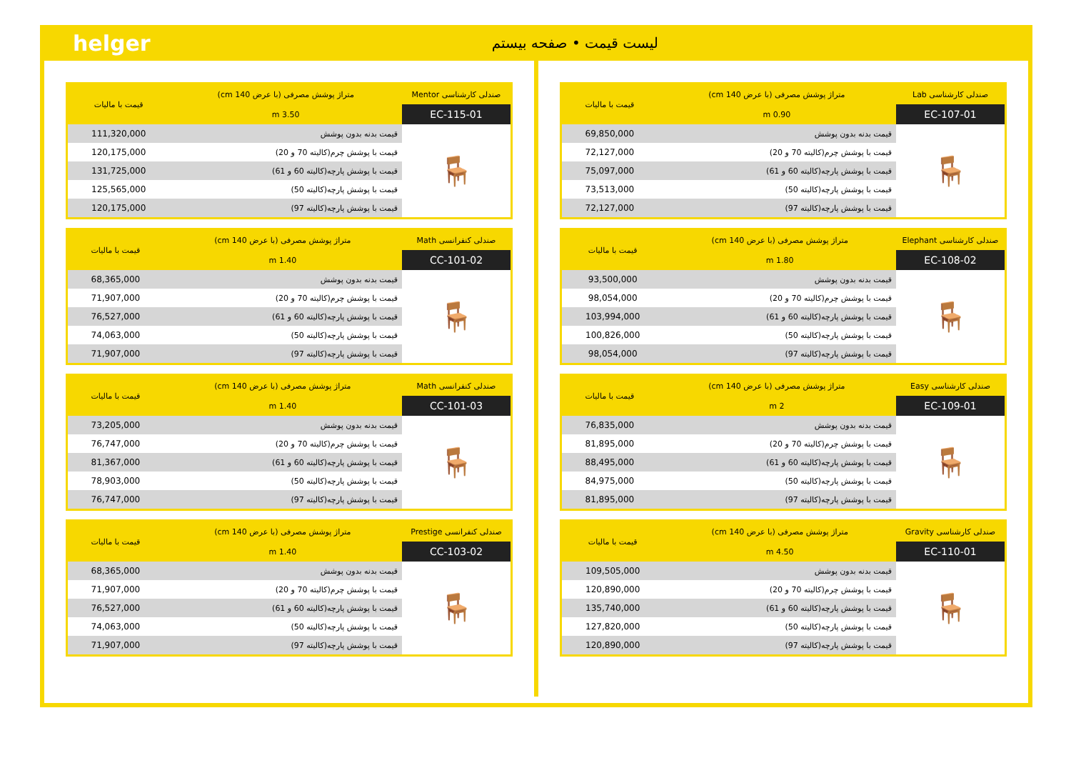helger لیست قیمت • صفحه بیستم
| صندلی کارشناسی Lab | متراژ پوشش مصرفی (با عرض 140 cm) | قیمت با مالیات |
| --- | --- | --- |
| EC-107-01 | 0.90 m | |
| 🪑 | قیمت بدنه بدون پوشش | 69,850,000 |
| | قیمت با پوشش چرم(کالیته 70 و 20) | 72,127,000 |
| | قیمت با پوشش پارچه(کالیته 60 و 61) | 75,097,000 |
| | قیمت با پوشش پارچه(کالیته 50) | 73,513,000 |
| | قیمت با پوشش پارچه(کالیته 97) | 72,127,000 |
| صندلی کارشناسی Elephant | متراژ پوشش مصرفی (با عرض 140 cm) | قیمت با مالیات |
| --- | --- | --- |
| EC-108-02 | 1.80 m | |
| 🪑 | قیمت بدنه بدون پوشش | 93,500,000 |
| | قیمت با پوشش چرم(کالیته 70 و 20) | 98,054,000 |
| | قیمت با پوشش پارچه(کالیته 60 و 61) | 103,994,000 |
| | قیمت با پوشش پارچه(کالیته 50) | 100,826,000 |
| | قیمت با پوشش پارچه(کالیته 97) | 98,054,000 |
| صندلی کارشناسی Easy | متراژ پوشش مصرفی (با عرض 140 cm) | قیمت با مالیات |
| --- | --- | --- |
| EC-109-01 | 2 m | |
| 🪑 | قیمت بدنه بدون پوشش | 76,835,000 |
| | قیمت با پوشش چرم(کالیته 70 و 20) | 81,895,000 |
| | قیمت با پوشش پارچه(کالیته 60 و 61) | 88,495,000 |
| | قیمت با پوشش پارچه(کالیته 50) | 84,975,000 |
| | قیمت با پوشش پارچه(کالیته 97) | 81,895,000 |
| صندلی کارشناسی Gravity | متراژ پوشش مصرفی (با عرض 140 cm) | قیمت با مالیات |
| --- | --- | --- |
| EC-110-01 | 4.50 m | |
| 🪑 | قیمت بدنه بدون پوشش | 109,505,000 |
| | قیمت با پوشش چرم(کالیته 70 و 20) | 120,890,000 |
| | قیمت با پوشش پارچه(کالیته 60 و 61) | 135,740,000 |
| | قیمت با پوشش پارچه(کالیته 50) | 127,820,000 |
| | قیمت با پوشش پارچه(کالیته 97) | 120,890,000 |
| صندلی کارشناسی Mentor | متراژ پوشش مصرفی (با عرض 140 cm) | قیمت با مالیات |
| --- | --- | --- |
| EC-115-01 | 3.50 m | |
| 🪑 | قیمت بدنه بدون پوشش | 111,320,000 |
| | قیمت با پوشش چرم(کالیته 70 و 20) | 120,175,000 |
| | قیمت با پوشش پارچه(کالیته 60 و 61) | 131,725,000 |
| | قیمت با پوشش پارچه(کالیته 50) | 125,565,000 |
| | قیمت با پوشش پارچه(کالیته 97) | 120,175,000 |
| صندلی کنفرانسی Math | متراژ پوشش مصرفی (با عرض 140 cm) | قیمت با مالیات |
| --- | --- | --- |
| CC-101-02 | 1.40 m | |
| 🪑 | قیمت بدنه بدون پوشش | 68,365,000 |
| | قیمت با پوشش چرم(کالیته 70 و 20) | 71,907,000 |
| | قیمت با پوشش پارچه(کالیته 60 و 61) | 76,527,000 |
| | قیمت با پوشش پارچه(کالیته 50) | 74,063,000 |
| | قیمت با پوشش پارچه(کالیته 97) | 71,907,000 |
| صندلی کنفرانسی Math | متراژ پوشش مصرفی (با عرض 140 cm) | قیمت با مالیات |
| --- | --- | --- |
| CC-101-03 | 1.40 m | |
| 🪑 | قیمت بدنه بدون پوشش | 73,205,000 |
| | قیمت با پوشش چرم(کالیته 70 و 20) | 76,747,000 |
| | قیمت با پوشش پارچه(کالیته 60 و 61) | 81,367,000 |
| | قیمت با پوشش پارچه(کالیته 50) | 78,903,000 |
| | قیمت با پوشش پارچه(کالیته 97) | 76,747,000 |
| صندلی کنفرانسی Prestige | متراژ پوشش مصرفی (با عرض 140 cm) | قیمت با مالیات |
| --- | --- | --- |
| CC-103-02 | 1.40 m | |
| 🪑 | قیمت بدنه بدون پوشش | 68,365,000 |
| | قیمت با پوشش چرم(کالیته 70 و 20) | 71,907,000 |
| | قیمت با پوشش پارچه(کالیته 60 و 61) | 76,527,000 |
| | قیمت با پوشش پارچه(کالیته 50) | 74,063,000 |
| | قیمت با پوشش پارچه(کالیته 97) | 71,907,000 |